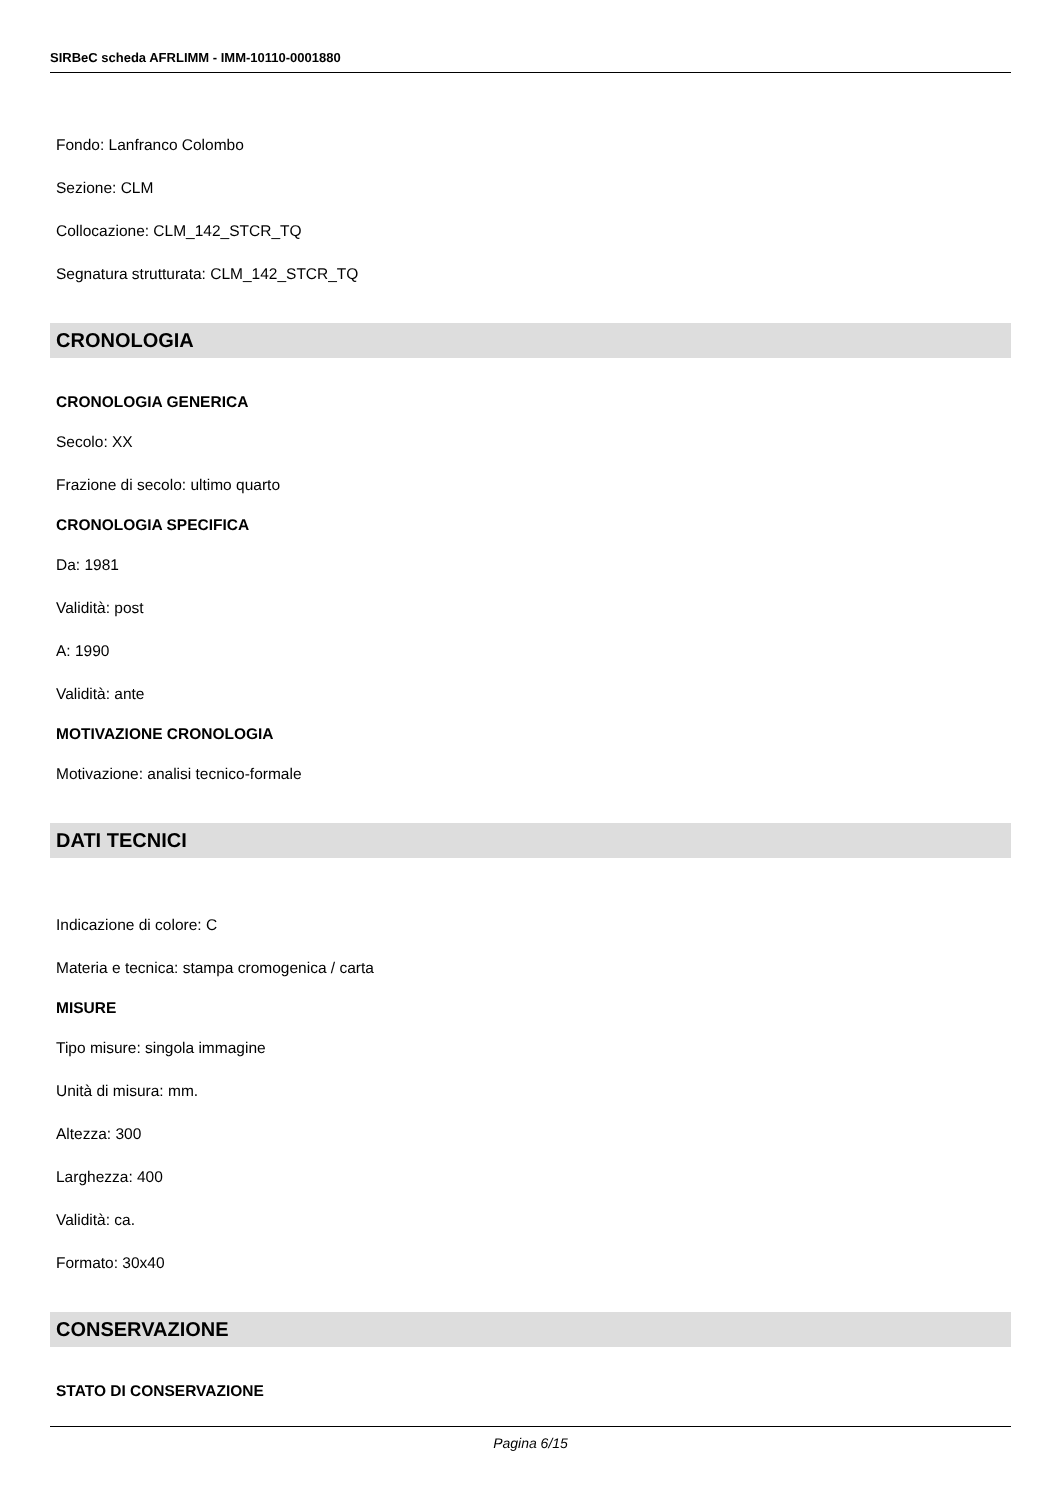SIRBeC scheda AFRLIMM - IMM-10110-0001880
Fondo: Lanfranco Colombo
Sezione: CLM
Collocazione: CLM_142_STCR_TQ
Segnatura strutturata: CLM_142_STCR_TQ
CRONOLOGIA
CRONOLOGIA GENERICA
Secolo: XX
Frazione di secolo: ultimo quarto
CRONOLOGIA SPECIFICA
Da: 1981
Validità: post
A: 1990
Validità: ante
MOTIVAZIONE CRONOLOGIA
Motivazione: analisi tecnico-formale
DATI TECNICI
Indicazione di colore: C
Materia e tecnica: stampa cromogenica / carta
MISURE
Tipo misure: singola immagine
Unità di misura: mm.
Altezza: 300
Larghezza: 400
Validità: ca.
Formato: 30x40
CONSERVAZIONE
STATO DI CONSERVAZIONE
Pagina 6/15